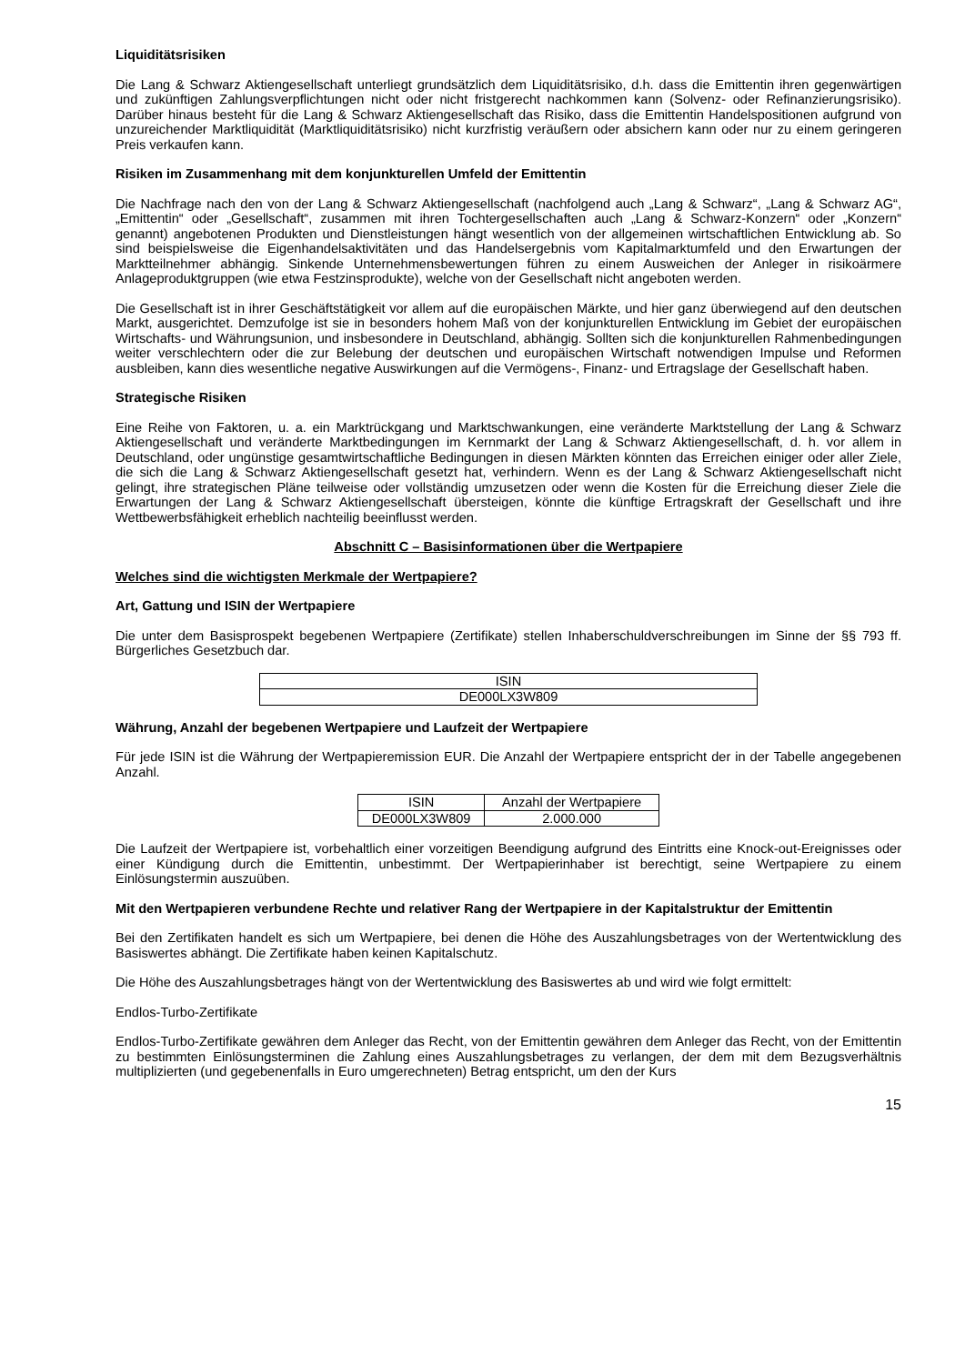Liquiditätsrisiken
Die Lang & Schwarz Aktiengesellschaft unterliegt grundsätzlich dem Liquiditätsrisiko, d.h. dass die Emittentin ihren gegenwärtigen und zukünftigen Zahlungsverpflichtungen nicht oder nicht fristgerecht nachkommen kann (Solvenz- oder Refinanzierungsrisiko). Darüber hinaus besteht für die Lang & Schwarz Aktiengesellschaft das Risiko, dass die Emittentin Handelspositionen aufgrund von unzureichender Marktliquidität (Marktliquiditätsrisiko) nicht kurzfristig veräußern oder absichern kann oder nur zu einem geringeren Preis verkaufen kann.
Risiken im Zusammenhang mit dem konjunkturellen Umfeld der Emittentin
Die Nachfrage nach den von der Lang & Schwarz Aktiengesellschaft (nachfolgend auch „Lang & Schwarz“, „Lang & Schwarz AG“, „Emittentin“ oder „Gesellschaft“, zusammen mit ihren Tochtergesellschaften auch „Lang & Schwarz-Konzern“ oder „Konzern“ genannt) angebotenen Produkten und Dienstleistungen hängt wesentlich von der allgemeinen wirtschaftlichen Entwicklung ab. So sind beispielsweise die Eigenhandelsaktivitäten und das Handelsergebnis vom Kapitalmarktumfeld und den Erwartungen der Marktteilnehmer abhängig. Sinkende Unternehmensbewertungen führen zu einem Ausweichen der Anleger in risikoärmere Anlageproduktgruppen (wie etwa Festzinsprodukte), welche von der Gesellschaft nicht angeboten werden.
Die Gesellschaft ist in ihrer Geschäftstätigkeit vor allem auf die europäischen Märkte, und hier ganz überwiegend auf den deutschen Markt, ausgerichtet. Demzufolge ist sie in besonders hohem Maß von der konjunkturellen Entwicklung im Gebiet der europäischen Wirtschafts- und Währungsunion, und insbesondere in Deutschland, abhängig. Sollten sich die konjunkturellen Rahmenbedingungen weiter verschlechtern oder die zur Belebung der deutschen und europäischen Wirtschaft notwendigen Impulse und Reformen ausbleiben, kann dies wesentliche negative Auswirkungen auf die Vermögens-, Finanz- und Ertragslage der Gesellschaft haben.
Strategische Risiken
Eine Reihe von Faktoren, u. a. ein Marktrückgang und Marktschwankungen, eine veränderte Marktstellung der Lang & Schwarz Aktiengesellschaft und veränderte Marktbedingungen im Kernmarkt der Lang & Schwarz Aktiengesellschaft, d. h. vor allem in Deutschland, oder ungünstige gesamtwirtschaftliche Bedingungen in diesen Märkten könnten das Erreichen einiger oder aller Ziele, die sich die Lang & Schwarz Aktiengesellschaft gesetzt hat, verhindern. Wenn es der Lang & Schwarz Aktiengesellschaft nicht gelingt, ihre strategischen Pläne teilweise oder vollständig umzusetzen oder wenn die Kosten für die Erreichung dieser Ziele die Erwartungen der Lang & Schwarz Aktiengesellschaft übersteigen, könnte die künftige Ertragskraft der Gesellschaft und ihre Wettbewerbsfähigkeit erheblich nachteilig beeinflusst werden.
Abschnitt C – Basisinformationen über die Wertpapiere
Welches sind die wichtigsten Merkmale der Wertpapiere?
Art, Gattung und ISIN der Wertpapiere
Die unter dem Basisprospekt begebenen Wertpapiere (Zertifikate) stellen Inhaberschuldverschreibungen im Sinne der §§ 793 ff. Bürgerliches Gesetzbuch dar.
| ISIN |
| DE000LX3W809 |
Währung, Anzahl der begebenen Wertpapiere und Laufzeit der Wertpapiere
Für jede ISIN ist die Währung der Wertpapieremission EUR. Die Anzahl der Wertpapiere entspricht der in der Tabelle angegebenen Anzahl.
| ISIN | Anzahl der Wertpapiere |
| DE000LX3W809 | 2.000.000 |
Die Laufzeit der Wertpapiere ist, vorbehaltlich einer vorzeitigen Beendigung aufgrund des Eintritts eine Knock-out-Ereignisses oder einer Kündigung durch die Emittentin, unbestimmt. Der Wertpapierinhaber ist berechtigt, seine Wertpapiere zu einem Einlösungstermin auszuüben.
Mit den Wertpapieren verbundene Rechte und relativer Rang der Wertpapiere in der Kapitalstruktur der Emittentin
Bei den Zertifikaten handelt es sich um Wertpapiere, bei denen die Höhe des Auszahlungsbetrages von der Wertentwicklung des Basiswertes abhängt. Die Zertifikate haben keinen Kapitalschutz.
Die Höhe des Auszahlungsbetrages hängt von der Wertentwicklung des Basiswertes ab und wird wie folgt ermittelt:
Endlos-Turbo-Zertifikate
Endlos-Turbo-Zertifikate gewähren dem Anleger das Recht, von der Emittentin gewähren dem Anleger das Recht, von der Emittentin zu bestimmten Einlösungsterminen die Zahlung eines Auszahlungsbetrages zu verlangen, der dem mit dem Bezugsverhältnis multiplizierten (und gegebenenfalls in Euro umgerechneten) Betrag entspricht, um den der Kurs
15